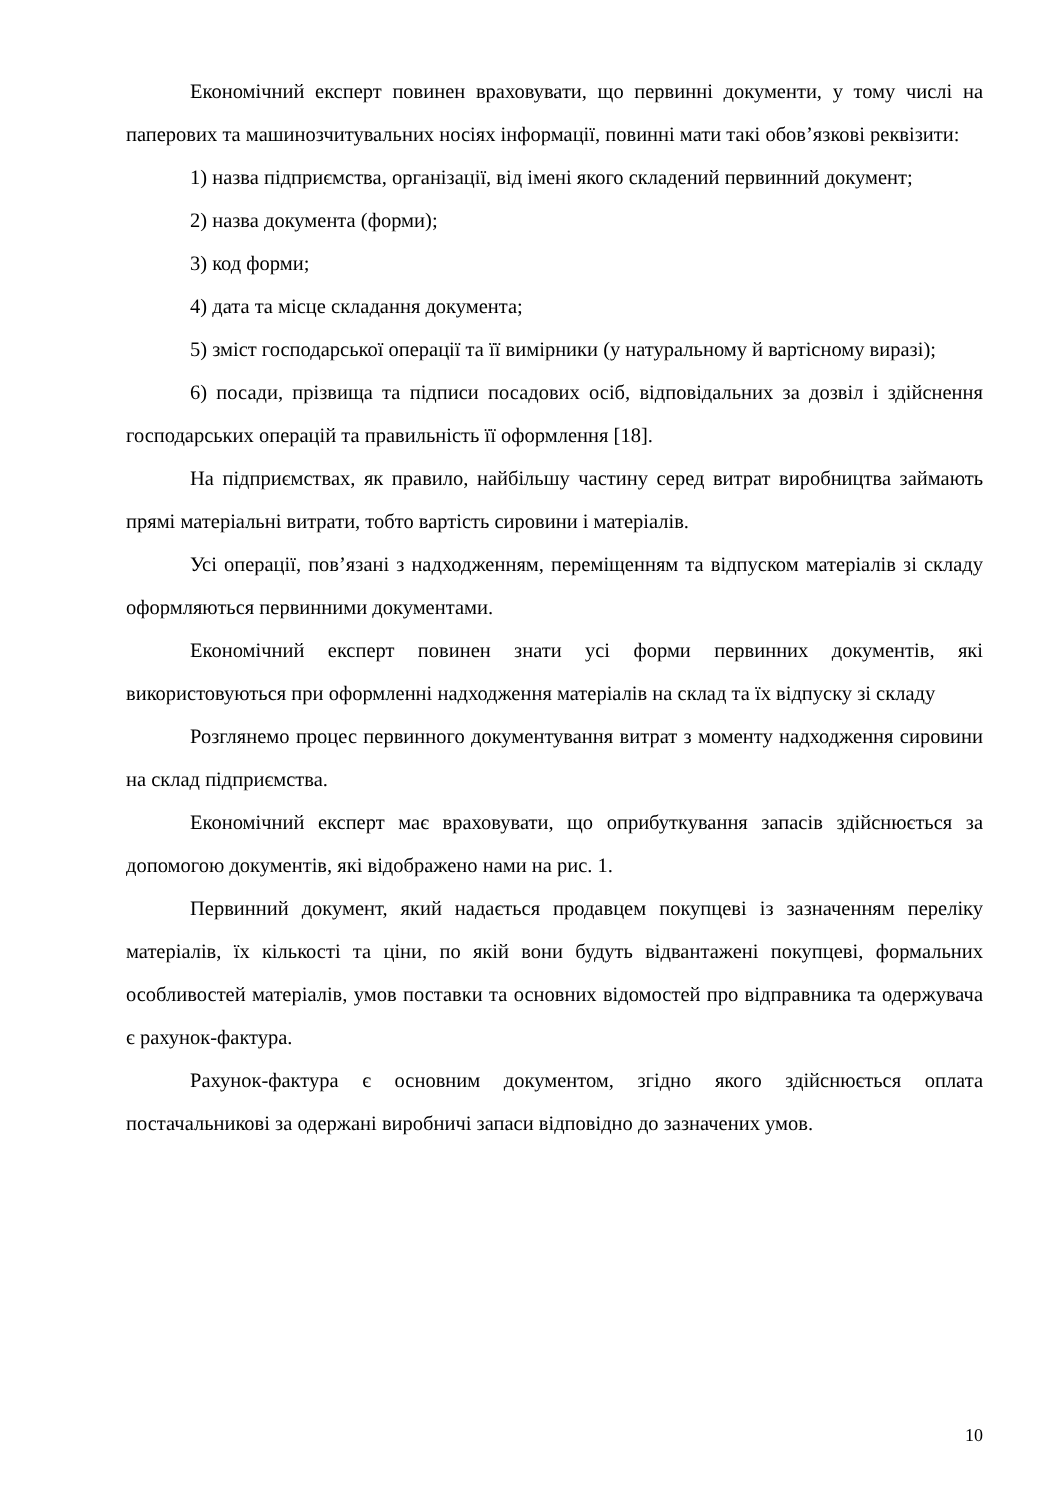Економічний експерт повинен враховувати, що первинні документи, у тому числі на паперових та машинозчитувальних носіях інформації, повинні мати такі обов’язкові реквізити:
1) назва підприємства, організації, від імені якого складений первинний документ;
2) назва документа (форми);
3) код форми;
4) дата та місце складання документа;
5) зміст господарської операції та її вимірники (у натуральному й вартісному виразі);
6) посади, прізвища та підписи посадових осіб, відповідальних за дозвіл і здійснення господарських операцій та правильність її оформлення [18].
На підприємствах, як правило, найбільшу частину серед витрат виробництва займають прямі матеріальні витрати, тобто вартість сировини і матеріалів.
Усі операції, пов’язані з надходженням, переміщенням та відпуском матеріалів зі складу оформляються первинними документами.
Економічний експерт повинен знати усі форми первинних документів, які використовуються при оформленні надходження матеріалів на склад та їх відпуску зі складу
Розглянемо процес первинного документування витрат з моменту надходження сировини на склад підприємства.
Економічний експерт має враховувати, що оприбуткування запасів здійснюється за допомогою документів, які відображено нами на рис. 1.
Первинний документ, який надається продавцем покупцеві із зазначенням переліку матеріалів, їх кількості та ціни, по якій вони будуть відвантажені покупцеві, формальних особливостей матеріалів, умов поставки та основних відомостей про відправника та одержувача є рахунок-фактура.
Рахунок-фактура є основним документом, згідно якого здійснюється оплата постачальникові за одержані виробничі запаси відповідно до зазначених умов.
10